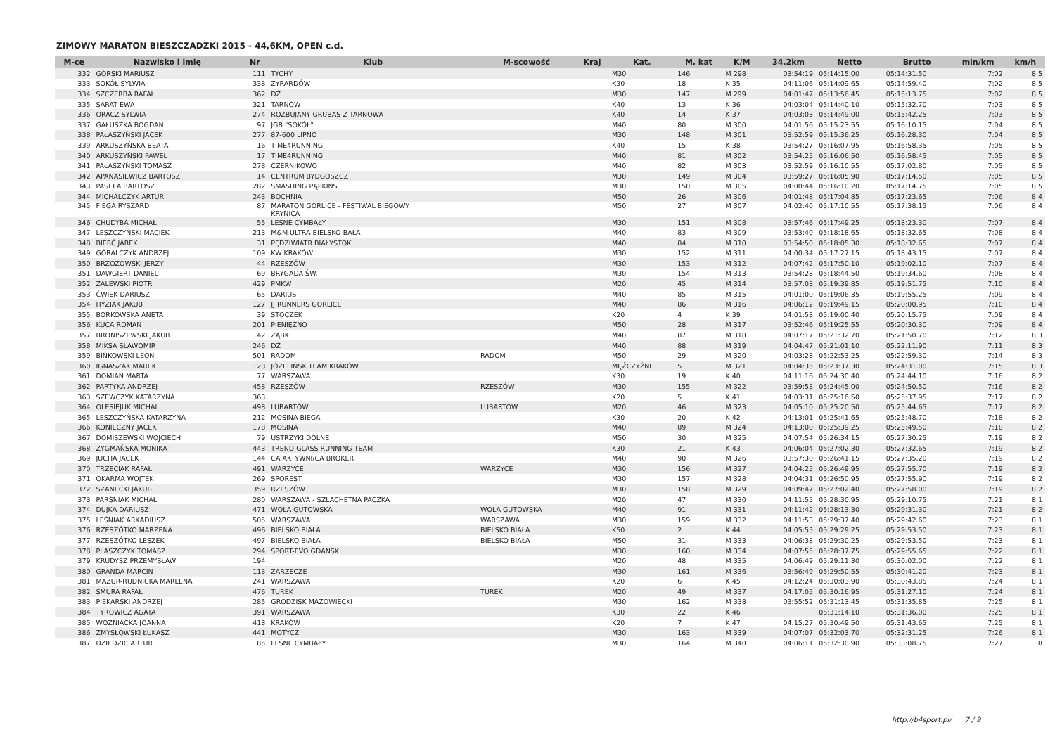ZIMOWY MARATON BIESZCZADZKI 2015 - 44,6KM, OPEN c.d.
| M-ce | Nazwisko i imię | Nr | Klub | M-scowość | Kraj | Kat. | M. kat | K/M | 34.2km | Netto | Brutto | min/km | km/h |
| --- | --- | --- | --- | --- | --- | --- | --- | --- | --- | --- | --- | --- | --- |
| 332 | GÓRSKI MARIUSZ | 111 | TYCHY | | | M30 | 146 | M 298 | 03:54:19 | 05:14:15.00 | 05:14:31.50 | 7:02 | 8.5 |
| 333 | SOKÓŁ SYLWIA | 338 | ZYRARDÓW | | | K30 | 18 | K 35 | 04:11:06 | 05:14:09.65 | 05:14:59.40 | 7:02 | 8.5 |
| 334 | SZCZERBA RAFAŁ | 362 | DŹ | | | M30 | 147 | M 299 | 04:01:47 | 05:13:56.45 | 05:15:13.75 | 7:02 | 8.5 |
| 335 | SARAT EWA | 321 | TARNÓW | | | K40 | 13 | K 36 | 04:03:04 | 05:14:40.10 | 05:15:32.70 | 7:03 | 8.5 |
| 336 | ORACZ SYLWIA | 274 | ROZBUJANY GRUBAS Z TARNOWA | | | K40 | 14 | K 37 | 04:03:03 | 05:14:49.00 | 05:15:42.25 | 7:03 | 8.5 |
| 337 | GAŁUSZKA BOGDAN | 97 | JGB "SOKÓŁ" | | | M40 | 80 | M 300 | 04:01:56 | 05:15:23.55 | 05:16:10.15 | 7:04 | 8.5 |
| 338 | PAŁASZYŃSKI JACEK | 277 | 87-600 LIPNO | | | M30 | 148 | M 301 | 03:52:59 | 05:15:36.25 | 05:16:28.30 | 7:04 | 8.5 |
| 339 | ARKUSZYŃSKA BEATA | 16 | TIME4RUNNING | | | K40 | 15 | K 38 | 03:54:27 | 05:16:07.95 | 05:16:58.35 | 7:05 | 8.5 |
| 340 | ARKUSZYŃSKI PAWEŁ | 17 | TIME4RUNNING | | | M40 | 81 | M 302 | 03:54:25 | 05:16:06.50 | 05:16:58.45 | 7:05 | 8.5 |
| 341 | PAŁASZYŃSKI TOMASZ | 278 | CZERNIKOWO | | | M40 | 82 | M 303 | 03:52:59 | 05:16:10.55 | 05:17:02.80 | 7:05 | 8.5 |
| 342 | APANASIEWICZ BARTOSZ | 14 | CENTRUM BYDGOSZCZ | | | M30 | 149 | M 304 | 03:59:27 | 05:16:05.90 | 05:17:14.50 | 7:05 | 8.5 |
| 343 | PASELA BARTOSZ | 282 | SMASHING PĄPKINS | | | M30 | 150 | M 305 | 04:00:44 | 05:16:10.20 | 05:17:14.75 | 7:05 | 8.5 |
| 344 | MICHALCZYK ARTUR | 243 | BOCHNIA | | | M50 | 26 | M 306 | 04:01:48 | 05:17:04.85 | 05:17:23.65 | 7:06 | 8.4 |
| 345 | FIEGA RYSZARD | 87 | MARATON GORLICE - FESTIWAL BIEGOWY KRYNICA | | | M50 | 27 | M 307 | 04:02:40 | 05:17:10.55 | 05:17:38.15 | 7:06 | 8.4 |
| 346 | CHUDYBA MICHAŁ | 55 | LEŚNE CYMBAŁY | | | M30 | 151 | M 308 | 03:57:46 | 05:17:49.25 | 05:18:23.30 | 7:07 | 8.4 |
| 347 | LESZCZYŃSKI MACIEK | 213 | M&M ULTRA BIELSKO-BAŁA | | | M40 | 83 | M 309 | 03:53:40 | 05:18:18.65 | 05:18:32.65 | 7:08 | 8.4 |
| 348 | BIERĆ JAREK | 31 | PĘDZIWIATR BIAŁYSTOK | | | M40 | 84 | M 310 | 03:54:50 | 05:18:05.30 | 05:18:32.65 | 7:07 | 8.4 |
| 349 | GÓRALCZYK ANDRZEJ | 109 | KW KRAKÓW | | | M30 | 152 | M 311 | 04:00:34 | 05:17:27.15 | 05:18:43.15 | 7:07 | 8.4 |
| 350 | BRZOZOWSKI JERZY | 44 | RZESZÓW | | | M30 | 153 | M 312 | 04:07:42 | 05:17:50.10 | 05:19:02.10 | 7:07 | 8.4 |
| 351 | DAWGIERT DANIEL | 69 | BRYGADA ŚW. | | | M30 | 154 | M 313 | 03:54:28 | 05:18:44.50 | 05:19:34.60 | 7:08 | 8.4 |
| 352 | ZALEWSKI PIOTR | 429 | PMKW | | | M20 | 45 | M 314 | 03:57:03 | 05:19:39.85 | 05:19:51.75 | 7:10 | 8.4 |
| 353 | ĆWIEK DARIUSZ | 65 | DARIUS | | | M40 | 85 | M 315 | 04:01:00 | 05:19:06.35 | 05:19:55.25 | 7:09 | 8.4 |
| 354 | HYZIAK JAKUB | 127 | JJ.RUNNERS GORLICE | | | M40 | 86 | M 316 | 04:06:12 | 05:19:49.15 | 05:20:00.95 | 7:10 | 8.4 |
| 355 | BORKOWSKA ANETA | 39 | STOCZEK | | | K20 | 4 | K 39 | 04:01:53 | 05:19:00.40 | 05:20:15.75 | 7:09 | 8.4 |
| 356 | KUCA ROMAN | 201 | PIENIĘŻNO | | | M50 | 28 | M 317 | 03:52:46 | 05:19:25.55 | 05:20:30.30 | 7:09 | 8.4 |
| 357 | BRONISZEWSKI JAKUB | 42 | ZĄBKI | | | M40 | 87 | M 318 | 04:07:17 | 05:21:32.70 | 05:21:50.70 | 7:12 | 8.3 |
| 358 | MIKSA SŁAWOMIR | 246 | DŹ | | | M40 | 88 | M 319 | 04:04:47 | 05:21:01.10 | 05:22:11.90 | 7:11 | 8.3 |
| 359 | BIŃKOWSKI LEON | 501 | RADOM | RADOM | | M50 | 29 | M 320 | 04:03:28 | 05:22:53.25 | 05:22:59.30 | 7:14 | 8.3 |
| 360 | IGNASZAK MAREK | 128 | JÓZEFIŃSK TEAM KRAKÓW | | | MĘŻCZYŹNI | 5 | M 321 | 04:04:35 | 05:23:37.30 | 05:24:31.00 | 7:15 | 8.3 |
| 361 | DOMIAN MARTA | 77 | WARSZAWA | | | K30 | 19 | K 40 | 04:11:16 | 05:24:30.40 | 05:24:44.10 | 7:16 | 8.2 |
| 362 | PARTYKA ANDRZEJ | 458 | RZESZÓW | RZESZÓW | | M30 | 155 | M 322 | 03:59:53 | 05:24:45.00 | 05:24:50.50 | 7:16 | 8.2 |
| 363 | SZEWCZYK KATARZYNA | 363 | | | | K20 | 5 | K 41 | 04:03:31 | 05:25:16.50 | 05:25:37.95 | 7:17 | 8.2 |
| 364 | OLESIEJUK MICHAL | 498 | LUBARTÓW | LUBARTÓW | | M20 | 46 | M 323 | 04:05:10 | 05:25:20.50 | 05:25:44.65 | 7:17 | 8.2 |
| 365 | LESZCZYŃSKA KATARZYNA | 212 | MOSINA BIEGA | | | K30 | 20 | K 42 | 04:13:01 | 05:25:41.65 | 05:25:48.70 | 7:18 | 8.2 |
| 366 | KONIECZNY JACEK | 178 | MOSINA | | | M40 | 89 | M 324 | 04:13:00 | 05:25:39.25 | 05:25:49.50 | 7:18 | 8.2 |
| 367 | DOMISZEWSKI WOJCIECH | 79 | USTRZYKI DOLNE | | | M50 | 30 | M 325 | 04:07:54 | 05:26:34.15 | 05:27:30.25 | 7:19 | 8.2 |
| 368 | ZYGMAŃSKA MONIKA | 443 | TREND GLASS RUNNING TEAM | | | K30 | 21 | K 43 | 04:06:04 | 05:27:02.30 | 05:27:32.65 | 7:19 | 8.2 |
| 369 | JUCHA JACEK | 144 | CA AKTYWNI/CA BROKER | | | M40 | 90 | M 326 | 03:57:30 | 05:26:41.15 | 05:27:35.20 | 7:19 | 8.2 |
| 370 | TRZECIAK RAFAŁ | 491 | WARZYCE | WARZYCE | | M30 | 156 | M 327 | 04:04:25 | 05:26:49.95 | 05:27:55.70 | 7:19 | 8.2 |
| 371 | OKARMA WOJTEK | 269 | SPOREST | | | M30 | 157 | M 328 | 04:04:31 | 05:26:50.95 | 05:27:55.90 | 7:19 | 8.2 |
| 372 | SZANECKI JAKUB | 359 | RZESZÓW | | | M30 | 158 | M 329 | 04:09:47 | 05:27:02.40 | 05:27:58.00 | 7:19 | 8.2 |
| 373 | PARŚNIAK MICHAŁ | 280 | WARSZAWA - SZLACHETNA PACZKA | | | M20 | 47 | M 330 | 04:11:55 | 05:28:30.95 | 05:29:10.75 | 7:21 | 8.1 |
| 374 | DUJKA DARIUSZ | 471 | WOLA GUTOWSKA | WOLA GUTOWSKA | | M40 | 91 | M 331 | 04:11:42 | 05:28:13.30 | 05:29:31.30 | 7:21 | 8.2 |
| 375 | LEŚNIAK ARKADIUSZ | 505 | WARSZAWA | WARSZAWA | | M30 | 159 | M 332 | 04:11:53 | 05:29:37.40 | 05:29:42.60 | 7:23 | 8.1 |
| 376 | RZESZÓTKO MARZENA | 496 | BIELSKO BIAŁA | BIELSKO BIAŁA | | K50 | 2 | K 44 | 04:05:55 | 05:29:29.25 | 05:29:53.50 | 7:23 | 8.1 |
| 377 | RZESZÓTKO LESZEK | 497 | BIELSKO BIAŁA | BIELSKO BIAŁA | | M50 | 31 | M 333 | 04:06:38 | 05:29:30.25 | 05:29:53.50 | 7:23 | 8.1 |
| 378 | PLASZCZYK TOMASZ | 294 | SPORT-EVO GDAŃSK | | | M30 | 160 | M 334 | 04:07:55 | 05:28:37.75 | 05:29:55.65 | 7:22 | 8.1 |
| 379 | KRUDYSZ PRZEMYSŁAW | 194 | | | | M20 | 48 | M 335 | 04:06:49 | 05:29:11.30 | 05:30:02.00 | 7:22 | 8.1 |
| 380 | GRANDA MARCIN | 113 | ZARZECZE | | | M30 | 161 | M 336 | 03:56:49 | 05:29:50.55 | 05:30:41.20 | 7:23 | 8.1 |
| 381 | MAZUR-RUDNICKA MARLENA | 241 | WARSZAWA | | | K20 | 6 | K 45 | 04:12:24 | 05:30:03.90 | 05:30:43.85 | 7:24 | 8.1 |
| 382 | SMURA RAFAŁ | 476 | TUREK | TUREK | | M20 | 49 | M 337 | 04:17:05 | 05:30:16.95 | 05:31:27.10 | 7:24 | 8.1 |
| 383 | PIEKARSKI ANDRZEJ | 285 | GRODZISK MAZOWIECKI | | | M30 | 162 | M 338 | 03:55:52 | 05:31:13.45 | 05:31:35.85 | 7:25 | 8.1 |
| 384 | TYROWICZ AGATA | 391 | WARSZAWA | | | K30 | 22 | K 46 | | 05:31:14.10 | 05:31:36.00 | 7:25 | 8.1 |
| 385 | WOŹNIACKA JOANNA | 418 | KRAKÓW | | | K20 | 7 | K 47 | 04:15:27 | 05:30:49.50 | 05:31:43.65 | 7:25 | 8.1 |
| 386 | ZMYSŁOWSKI ŁUKASZ | 441 | MOTYCZ | | | M30 | 163 | M 339 | 04:07:07 | 05:32:03.70 | 05:32:31.25 | 7:26 | 8.1 |
| 387 | DZIEDZIC ARTUR | 85 | LEŚNE CYMBAŁY | | | M30 | 164 | M 340 | 04:06:11 | 05:32:30.90 | 05:33:08.75 | 7:27 | 8 |
http://b4sport.pl/ 7 / 9